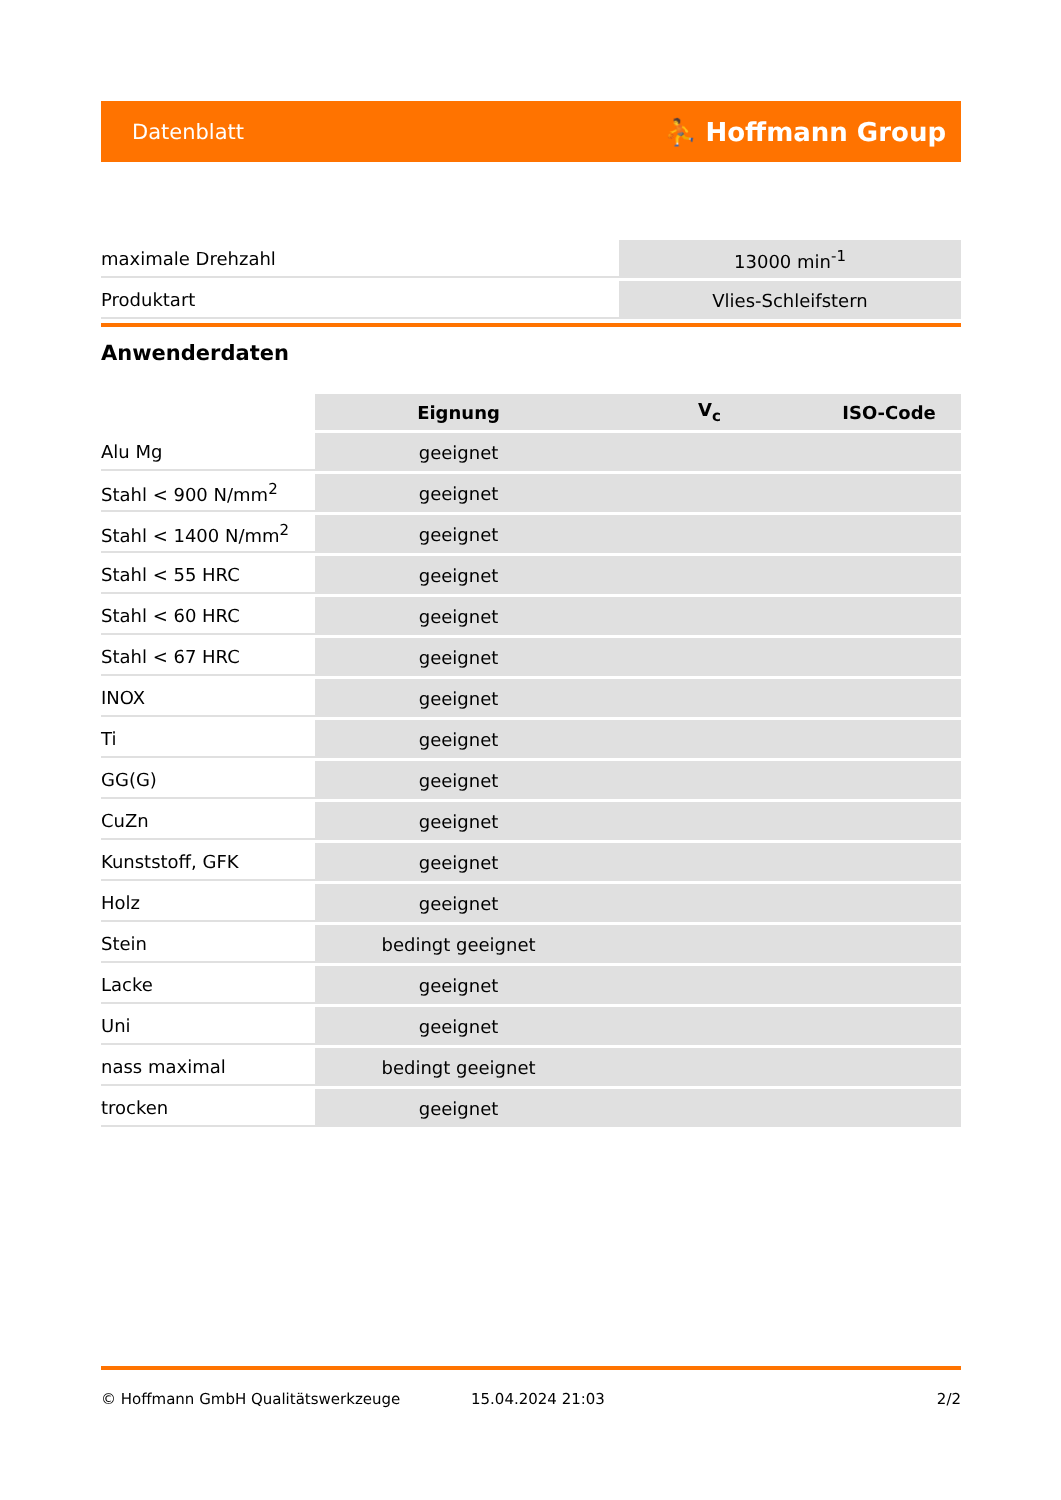Datenblatt ⛹ Hoffmann Group
| maximale Drehzahl | 13000 min<sup>-1</sup> |
| Produktart | Vlies-Schleifstern |
Anwenderdaten
| | Eignung | V<sub>c</sub> | ISO-Code |
| --- | --- | --- | --- |
| Alu Mg | geeignet | | |
| Stahl < 900 N/mm<sup>2</sup> | geeignet | | |
| Stahl < 1400 N/mm<sup>2</sup> | geeignet | | |
| Stahl < 55 HRC | geeignet | | |
| Stahl < 60 HRC | geeignet | | |
| Stahl < 67 HRC | geeignet | | |
| INOX | geeignet | | |
| Ti | geeignet | | |
| GG(G) | geeignet | | |
| CuZn | geeignet | | |
| Kunststoff, GFK | geeignet | | |
| Holz | geeignet | | |
| Stein | bedingt geeignet | | |
| Lacke | geeignet | | |
| Uni | geeignet | | |
| nass maximal | bedingt geeignet | | |
| trocken | geeignet | | |
© Hoffmann GmbH Qualitätswerkzeuge 15.04.2024 21:03 2/2